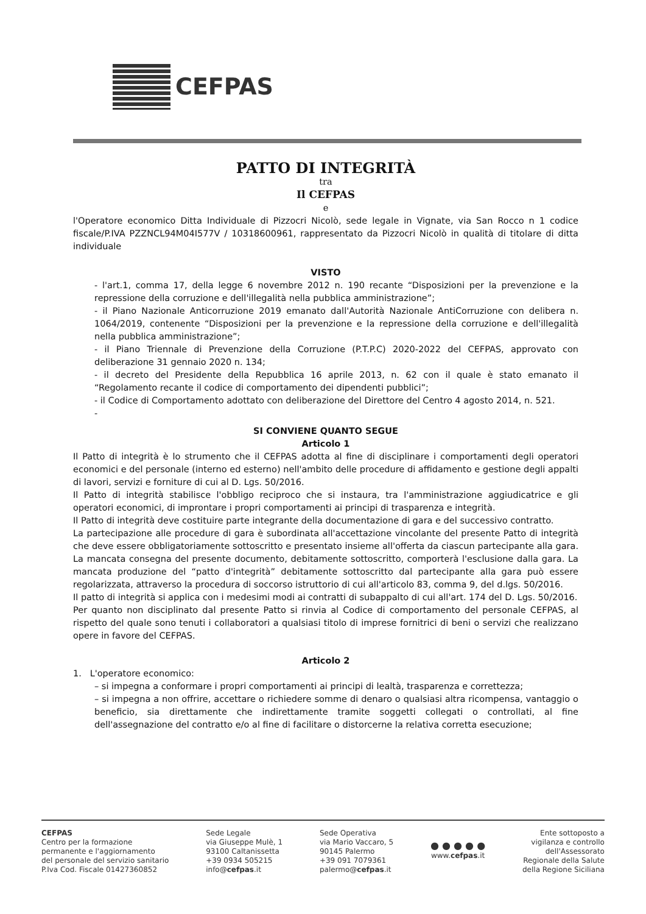CEFPAS
PATTO DI INTEGRITÀ
tra
Il CEFPAS
e
l'Operatore economico Ditta Individuale di Pizzocri Nicolò, sede legale in Vignate, via San Rocco n 1 codice fiscale/P.IVA PZZNCL94M04I577V / 10318600961, rappresentato da Pizzocri Nicolò in qualità di titolare di ditta individuale
VISTO
- l'art.1, comma 17, della legge 6 novembre 2012 n. 190 recante “Disposizioni per la prevenzione e la repressione della corruzione e dell'illegalità nella pubblica amministrazione”;
- il Piano Nazionale Anticorruzione 2019 emanato dall'Autorità Nazionale AntiCorruzione con delibera n. 1064/2019, contenente “Disposizioni per la prevenzione e la repressione della corruzione e dell'illegalità nella pubblica amministrazione”;
- il Piano Triennale di Prevenzione della Corruzione (P.T.P.C) 2020-2022 del CEFPAS, approvato con deliberazione 31 gennaio 2020 n. 134;
- il decreto del Presidente della Repubblica 16 aprile 2013, n. 62 con il quale è stato emanato il “Regolamento recante il codice di comportamento dei dipendenti pubblici”;
- il Codice di Comportamento adottato con deliberazione del Direttore del Centro 4 agosto 2014, n. 521.
-
SI CONVIENE QUANTO SEGUE
Articolo 1
Il Patto di integrità è lo strumento che il CEFPAS adotta al fine di disciplinare i comportamenti degli operatori economici e del personale (interno ed esterno) nell'ambito delle procedure di affidamento e gestione degli appalti di lavori, servizi e forniture di cui al D. Lgs. 50/2016.
Il Patto di integrità stabilisce l'obbligo reciproco che si instaura, tra l'amministrazione aggiudicatrice e gli operatori economici, di improntare i propri comportamenti ai principi di trasparenza e integrità.
Il Patto di integrità deve costituire parte integrante della documentazione di gara e del successivo contratto.
La partecipazione alle procedure di gara è subordinata all'accettazione vincolante del presente Patto di integrità che deve essere obbligatoriamente sottoscritto e presentato insieme all'offerta da ciascun partecipante alla gara. La mancata consegna del presente documento, debitamente sottoscritto, comporterà l'esclusione dalla gara. La mancata produzione del “patto d'integrità” debitamente sottoscritto dal partecipante alla gara può essere regolarizzata, attraverso la procedura di soccorso istruttorio di cui all'articolo 83, comma 9, del d.lgs. 50/2016.
Il patto di integrità si applica con i medesimi modi ai contratti di subappalto di cui all'art. 174 del D. Lgs. 50/2016.
Per quanto non disciplinato dal presente Patto si rinvia al Codice di comportamento del personale CEFPAS, al rispetto del quale sono tenuti i collaboratori a qualsiasi titolo di imprese fornitrici di beni o servizi che realizzano opere in favore del CEFPAS.
Articolo 2
1. L'operatore economico:
– si impegna a conformare i propri comportamenti ai principi di lealtà, trasparenza e correttezza;
– si impegna a non offrire, accettare o richiedere somme di denaro o qualsiasi altra ricompensa, vantaggio o beneficio, sia direttamente che indirettamente tramite soggetti collegati o controllati, al fine dell'assegnazione del contratto e/o al fine di facilitare o distorcerne la relativa corretta esecuzione;
CEFPAS
Centro per la formazione
permanente e l'aggiornamento
del personale del servizio sanitario
P.Iva Cod. Fiscale 01427360852
Sede Legale
via Giuseppe Mulè, 1
93100 Caltanissetta
+39 0934 505215
info@cefpas.it
Sede Operativa
via Mario Vaccaro, 5
90145 Palermo
+39 091 7079361
palermo@cefpas.it
● ● ● ● ●
www.cefpas.it
Ente sottoposto a
vigilanza e controllo
dell'Assessorato
Regionale della Salute
della Regione Siciliana